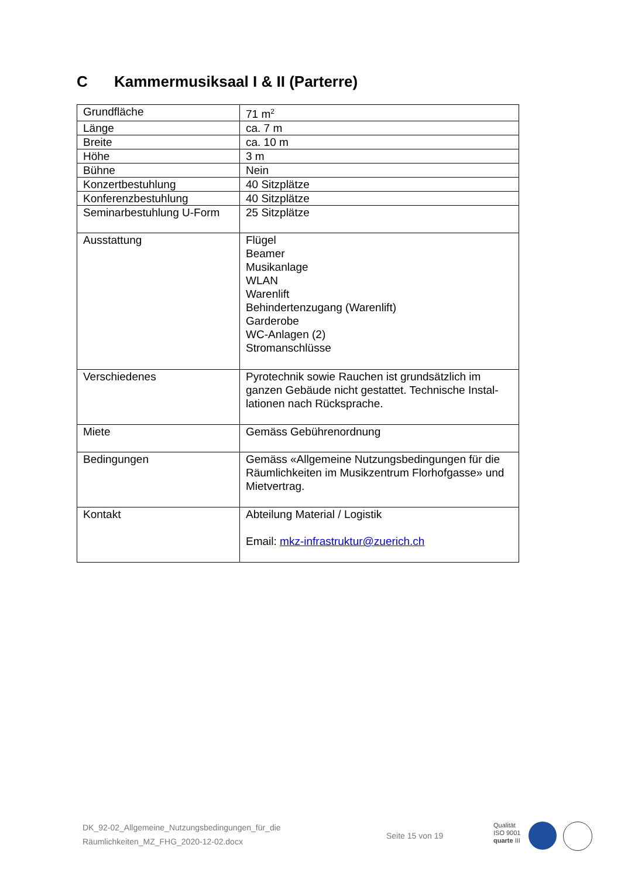C Kammermusiksaal I & II (Parterre)
| Grundfläche | 71 m<sup>2</sup> |
| Länge | ca. 7 m |
| Breite | ca. 10 m |
| Höhe | 3 m |
| Bühne | Nein |
| Konzertbestuhlung | 40 Sitzplätze |
| Konferenzbestuhlung | 40 Sitzplätze |
| Seminarbestuhlung U-Form | 25 Sitzplätze |
| Ausstattung | Flügel Beamer Musikanlage WLAN Warenlift Behindertenzugang (Warenlift) Garderobe WC-Anlagen (2) Stromanschlüsse |
| Verschiedenes | Pyrotechnik sowie Rauchen ist grundsätzlich im ganzen Gebäude nicht gestattet. Technische Instal-lationen nach Rücksprache. |
| Miete | Gemäss Gebührenordnung |
| Bedingungen | Gemäss «Allgemeine Nutzungsbedingungen für die Räumlichkeiten im Musikzentrum Florhofgasse» und Mietvertrag. |
| Kontakt | Abteilung Material / Logistik Email: mkz-infrastruktur@zuerich.ch |
DK_92-02_Allgemeine_Nutzungsbedingungen_für_die
Räumlichkeiten_MZ_FHG_2020-12-02.docx
Seite 15 von 19
Qualität
ISO 9001
quarte III